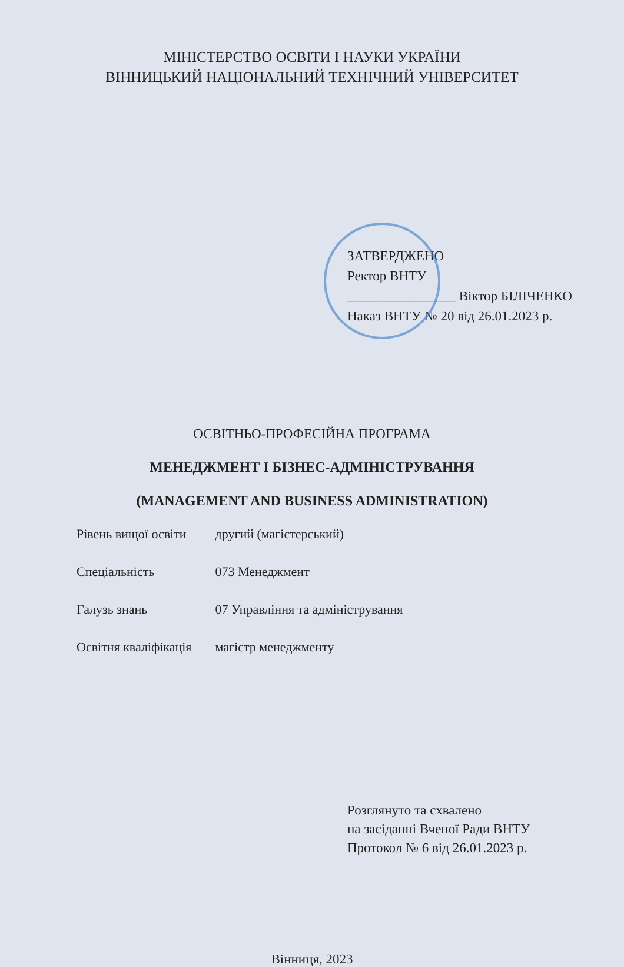МІНІСТЕРСТВО ОСВІТИ І НАУКИ УКРАЇНИ
ВІННИЦЬКИЙ НАЦІОНАЛЬНИЙ ТЕХНІЧНИЙ УНІВЕРСИТЕТ
ЗАТВЕРДЖЕНО
Ректор ВНТУ
________________ Віктор БІЛІЧЕНКО
Наказ ВНТУ № 20 від 26.01.2023 р.
ОСВІТНЬО-ПРОФЕСІЙНА ПРОГРАМА
МЕНЕДЖМЕНТ І БІЗНЕС-АДМІНІСТРУВАННЯ
(MANAGEMENT AND BUSINESS ADMINISTRATION)
| Рівень вищої освіти | другий (магістерський) |
| Спеціальність | 073 Менеджмент |
| Галузь знань | 07 Управління та адміністрування |
| Освітня кваліфікація | магістр менеджменту |
Розглянуто та схвалено
на засіданні Вченої Ради ВНТУ
Протокол № 6 від 26.01.2023 р.
Вінниця, 2023